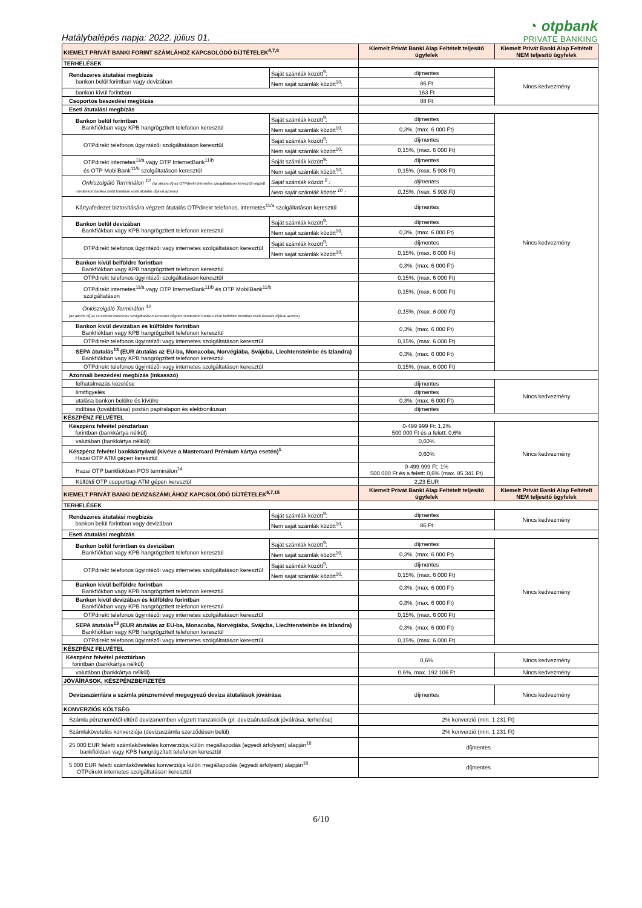Hatálybalépés napja: 2022. július 01.
◔ otpbank
PRIVATE BANKING
| KIEMELT PRIVÁT BANKI FORINT SZÁMLÁHOZ KAPCSOLÓDÓ DÍJTÉTELEK<sup>6,7,8</sup> | | Kiemelt Privát Banki Alap Feltételt teljesítő ügyfelek | Kiemelt Privát Banki Alap Feltételt NEM teljesítő ügyfelek |
| --- | --- | --- | --- |
| TERHELÉSEK | | | |
| Rendszeres átutalási megbízás bankon belül forintban vagy devizában | Saját számlák között<sup>9</sup>: | díjmentes | Nincs kedvezmény |
| | Nem saját számlák között<sup>10</sup>: | 86 Ft | |
| bankon kívül forintban | | 163 Ft | |
| Csoportos beszedési megbízás | | 88 Ft | |
| Eseti átutalási megbízás | | | |
| Bankon belül forintban Bankfiókban vagy KPB hangrögzített telefonon keresztül | Saját számlák között<sup>9</sup>: | díjmentes | Nincs kedvezmény |
| | Nem saját számlák között<sup>10</sup>: | 0,3%, (max. 6 000 Ft) | |
| OTPdirekt telefonos ügyintézői szolgáltatáson keresztül | Saját számlák között<sup>9</sup>: | díjmentes | |
| | Nem saját számlák között<sup>10</sup>: | 0,15%, (max. 6 000 Ft) | |
| OTPdirekt internetes<sup>11/a</sup> vagy OTP InternetBank<sup>11/b</sup> és OTP MobilBank<sup>11/b</sup> szolgáltatáson keresztül | Saját számlák között<sup>9</sup>: | díjmentes | |
| | Nem saját számlák között<sup>10</sup>: | 0,15%, (max. 5 908 Ft) | |
| Önkiszolgáló Terminálon <sup>12</sup> (az akciós díj az OTPdirekt internetes szolgáltatáson keresztül végzett mindenkori bankon belül forintban eseti átutalás díjával azonos) | Saját számlák között <sup>9</sup> : | díjmentes | |
| | Nem saját számlák között <sup>10</sup> : | 0,15%, (max. 5 908 Ft) | |
| Kártyafedezet biztosítására végzett átutalás OTPdirekt telefonos, internetes<sup>11/a</sup> szolgáltatáson keresztül | | díjmentes | |
| Bankon belül devizában Bankfiókban vagy KPB hangrögzített telefonon keresztül | Saját számlák között<sup>9</sup>: | díjmentes | |
| | Nem saját számlák között<sup>10</sup>: | 0,3%, (max. 6 000 Ft) | |
| OTPdirekt telefonos ügyintézői vagy internetes szolgáltatáson keresztül | Saját számlák között<sup>9</sup>: | díjmentes | |
| | Nem saját számlák között<sup>10</sup>: | 0,15%, (max. 6 000 Ft) | |
| Bankon kívül belföldre forintban Bankfiókban vagy KPB hangrögzített telefonon keresztül | | 0,3%, (max. 6 000 Ft) | |
| OTPdirekt telefonos ügyintézői szolgáltatáson keresztül | | 0,15%, (max. 6 000 Ft) | |
| OTPdirekt internetes<sup>11/a</sup> vagy OTP InternetBank<sup>11/b</sup> és OTP MobilBank<sup>11/b</sup> szolgáltatáson | | 0,15%, (max. 6 000 Ft) | |
| Önkiszolgáló Terminálon <sup>12</sup> (az akciós díj az OTPdirekt internetes szolgáltatáson keresztül végzett mindenkori bankon kívül belföldre forintban eseti átutalás díjával azonos) | | 0,15%, (max. 6 000 Ft) | |
| Bankon kívül devizában és külföldre forintban Bankfiókban vagy KPB hangrögzített telefonon keresztül | | 0,3%, (max. 6 000 Ft) | |
| OTPdirekt telefonos ügyintézői vagy internetes szolgáltatáson keresztül | | 0,15%, (max. 6 000 Ft) | |
| SEPA átutalás<sup>13</sup> (EUR átutalás az EU-ba, Monacoba, Norvégiába, Svájcba, Liechtensteinbe és Izlandra) Bankfiókban vagy KPB hangrögzített telefonon keresztül | | 0,3%, (max. 6 000 Ft) | |
| OTPdirekt telefonos ügyintézői vagy internetes szolgáltatáson keresztül | | 0,15%, (max. 6 000 Ft) | |
| Azonnali beszedési megbízás (inkasszó) | | | |
| felhatalmazás kezelése | | díjmentes | Nincs kedvezmény |
| limitfigyelés | | díjmentes | |
| utalása bankon belülre és kívülre | | 0,3%, (max. 6 000 Ft) | |
| indítása (továbbítása) postán papíralapon és elektronikusan | | díjmentes | |
| KÉSZPÉNZ FELVÉTEL | | | |
| Készpénz felvétel pénztárban forintban (bankkártya nélkül) | | 0-499 999 Ft: 1,2% 500 000 Ft és a felett: 0,6% | Nincs kedvezmény |
| valutában (bankkártya nélkül) | | 0,60% | |
| Készpénz felvétel bankkártyával (kivéve a Mastercard Prémium kártya esetén)<sup>1</sup> Hazai OTP ATM gépen keresztül | | 0,60% | |
| Hazai OTP bankfiókban POS terminálon<sup>14</sup> | | 0-499 999 Ft: 1% 500 000 Ft és a felett: 0,6% (max. 85 341 Ft) | |
| Külföldi OTP csoporttagi ATM gépen keresztül | | 2,23 EUR | |
| KIEMELT PRIVÁT BANKI DEVIZASZÁMLÁHOZ KAPCSOLÓDÓ DÍJTÉTELEK<sup>6,7,15</sup> | | Kiemelt Privát Banki Alap Feltételt teljesítő ügyfelek | Kiemelt Privát Banki Alap Feltételt NEM teljesítő ügyfelek |
| TERHELÉSEK | | | |
| Rendszeres átutalási megbízás bankon belül forintban vagy devizában | Saját számlák között<sup>9</sup>: | díjmentes | Nincs kedvezmény |
| | Nem saját számlák között<sup>10</sup>: | 86 Ft | |
| Eseti átutalási megbízás | | | |
| Bankon belül forintban és devizában Bankfiókban vagy KPB hangrögzített telefonon keresztül | Saját számlák között<sup>9</sup>: | díjmentes | Nincs kedvezmény |
| | Nem saját számlák között<sup>10</sup>: | 0,3%, (max. 6 000 Ft) | |
| OTPdirekt telefonos ügyintézői vagy internetes szolgáltatáson keresztül | Saját számlák között<sup>9</sup>: | díjmentes | |
| | Nem saját számlák között<sup>10</sup>: | 0,15%, (max. 6 000 Ft) | |
| Bankon kívül belföldre forintban Bankfiókban vagy KPB hangrögzített telefonon keresztül | | 0,3%, (max. 6 000 Ft) | |
| Bankon kívül devizában és külföldre forintban Bankfiókban vagy KPB hangrögzített telefonon keresztül | | 0,3%, (max. 6 000 Ft) | |
| OTPdirekt telefonos ügyintézői vagy internetes szolgáltatáson keresztül | | 0,15%, (max. 6 000 Ft) | |
| SEPA átutalás<sup>13</sup> (EUR átutalás az EU-ba, Monacoba, Norvégiába, Svájcba, Liechtensteinbe és Izlandra) Bankfiókban vagy KPB hangrögzített telefonon keresztül | | 0,3%, (max. 6 000 Ft) | |
| OTPdirekt telefonos ügyintézői vagy internetes szolgáltatáson keresztül | | 0,15%, (max. 6 000 Ft) | |
| KÉSZPÉNZ FELVÉTEL | | | |
| Készpénz felvétel pénztárban forintban (bankkártya nélkül) | | 0,6% | Nincs kedvezmény |
| valutában (bankkártya nélkül) | | 0,6%, max. 192 106 Ft | Nincs kedvezmény |
| JÓVÁÍRÁSOK, KÉSZPÉNZBEFIZETÉS | | | |
| Devizaszámlára a számla pénznemével megegyező deviza átutalások jóváírása | | díjmentes | Nincs kedvezmény |
| KONVERZIÓS KÖLTSÉG | | | |
| Számla pénznemétől eltérő devizanemben végzett tranzakciók (pl: devizaátutalások jóváírása, terhelése) | | 2% konverzió (min. 1 231 Ft) | |
| Számlakövetelés konverziója (devizaszámla szerződésen belül) | | 2% konverzió (min. 1 231 Ft) | |
| 25 000 EUR feletti számlakövetelés konverziója külön megállapodás (egyedi árfolyam) alapján<sup>18</sup> bankfiókban vagy KPB hangrögzített telefonon keresztül | | díjmentes | |
| 5 000 EUR feletti számlakövetelés konverziója külön megállapodás (egyedi árfolyam) alapján<sup>18</sup> OTPdirekt internetes szolgáltatáson keresztül | | díjmentes | |
6/10